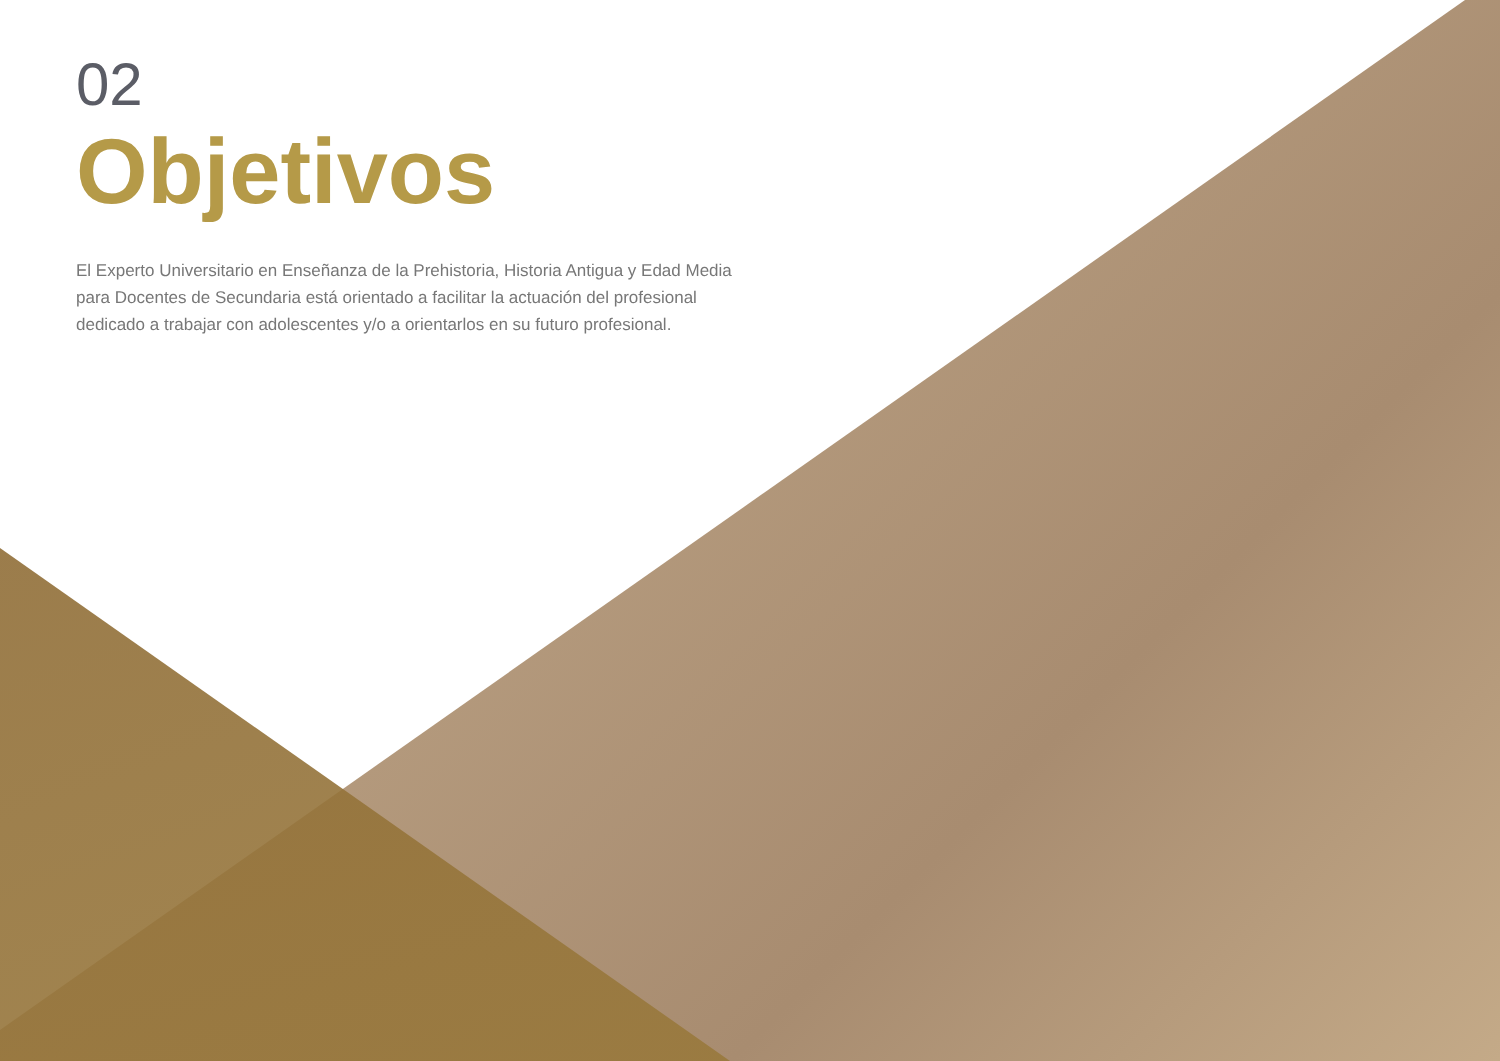02
Objetivos
El Experto Universitario en Enseñanza de la Prehistoria, Historia Antigua y Edad Media para Docentes de Secundaria está orientado a facilitar la actuación del profesional dedicado a trabajar con adolescentes y/o a orientarlos en su futuro profesional.